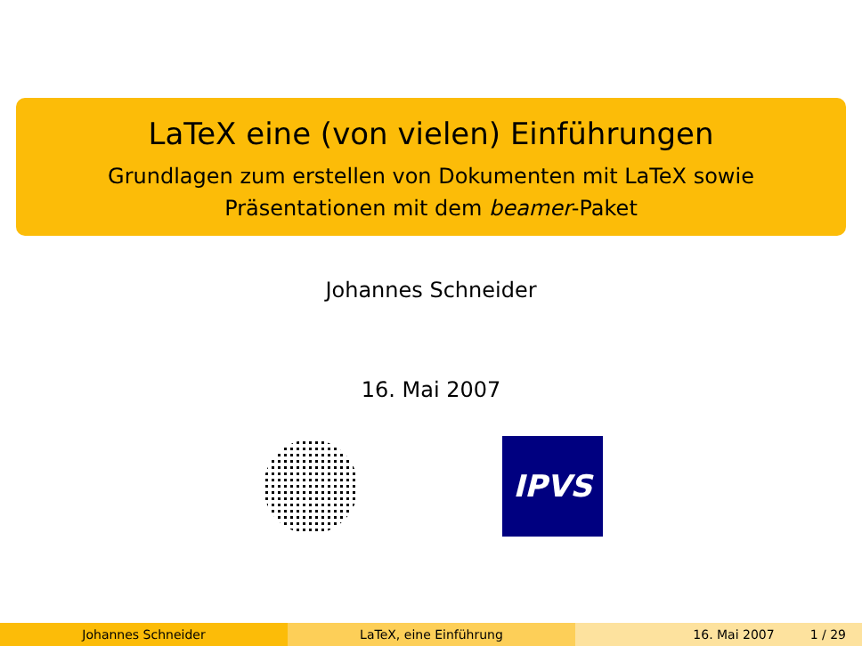LaTeX eine (von vielen) Einführungen
Grundlagen zum erstellen von Dokumenten mit LaTeX sowie
Präsentationen mit dem beamer-Paket
Johannes Schneider
16. Mai 2007
IPVS
Johannes Schneider LaTeX, eine Einführung 16. Mai 2007 1 / 29